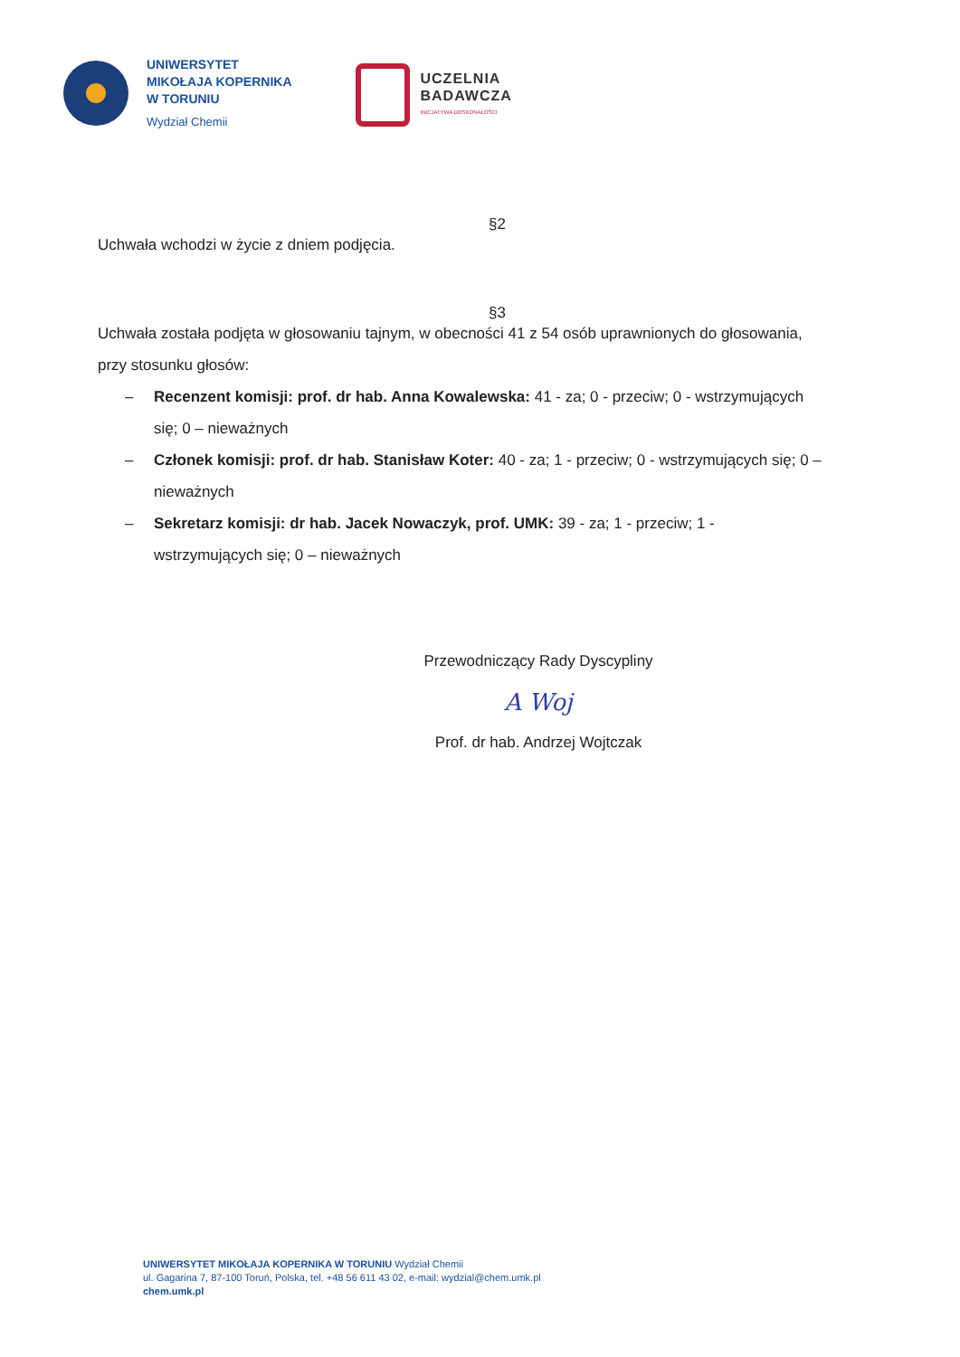UNIWERSYTET
MIKOŁAJA KOPERNIKA
W TORUNIU
Wydział Chemii
UCZELNIA
BADAWCZA
INICJATYWA DOSKONAŁOŚCI
§2
Uchwała wchodzi w życie z dniem podjęcia.
§3
Uchwała została podjęta w głosowaniu tajnym, w obecności 41 z 54 osób uprawnionych do głosowania, przy stosunku głosów:
– Recenzent komisji: prof. dr hab. Anna Kowalewska: 41 - za; 0 - przeciw; 0 - wstrzymujących się; 0 – nieważnych
– Członek komisji: prof. dr hab. Stanisław Koter: 40 - za; 1 - przeciw; 0 - wstrzymujących się; 0 – nieważnych
– Sekretarz komisji: dr hab. Jacek Nowaczyk, prof. UMK: 39 - za; 1 - przeciw; 1 - wstrzymujących się; 0 – nieważnych
Przewodniczący Rady Dyscypliny
A Woj
Prof. dr hab. Andrzej Wojtczak
UNIWERSYTET MIKOŁAJA KOPERNIKA W TORUNIU Wydział Chemii
ul. Gagarina 7, 87-100 Toruń, Polska, tel. +48 56 611 43 02, e-mail: wydzial@chem.umk.pl
chem.umk.pl